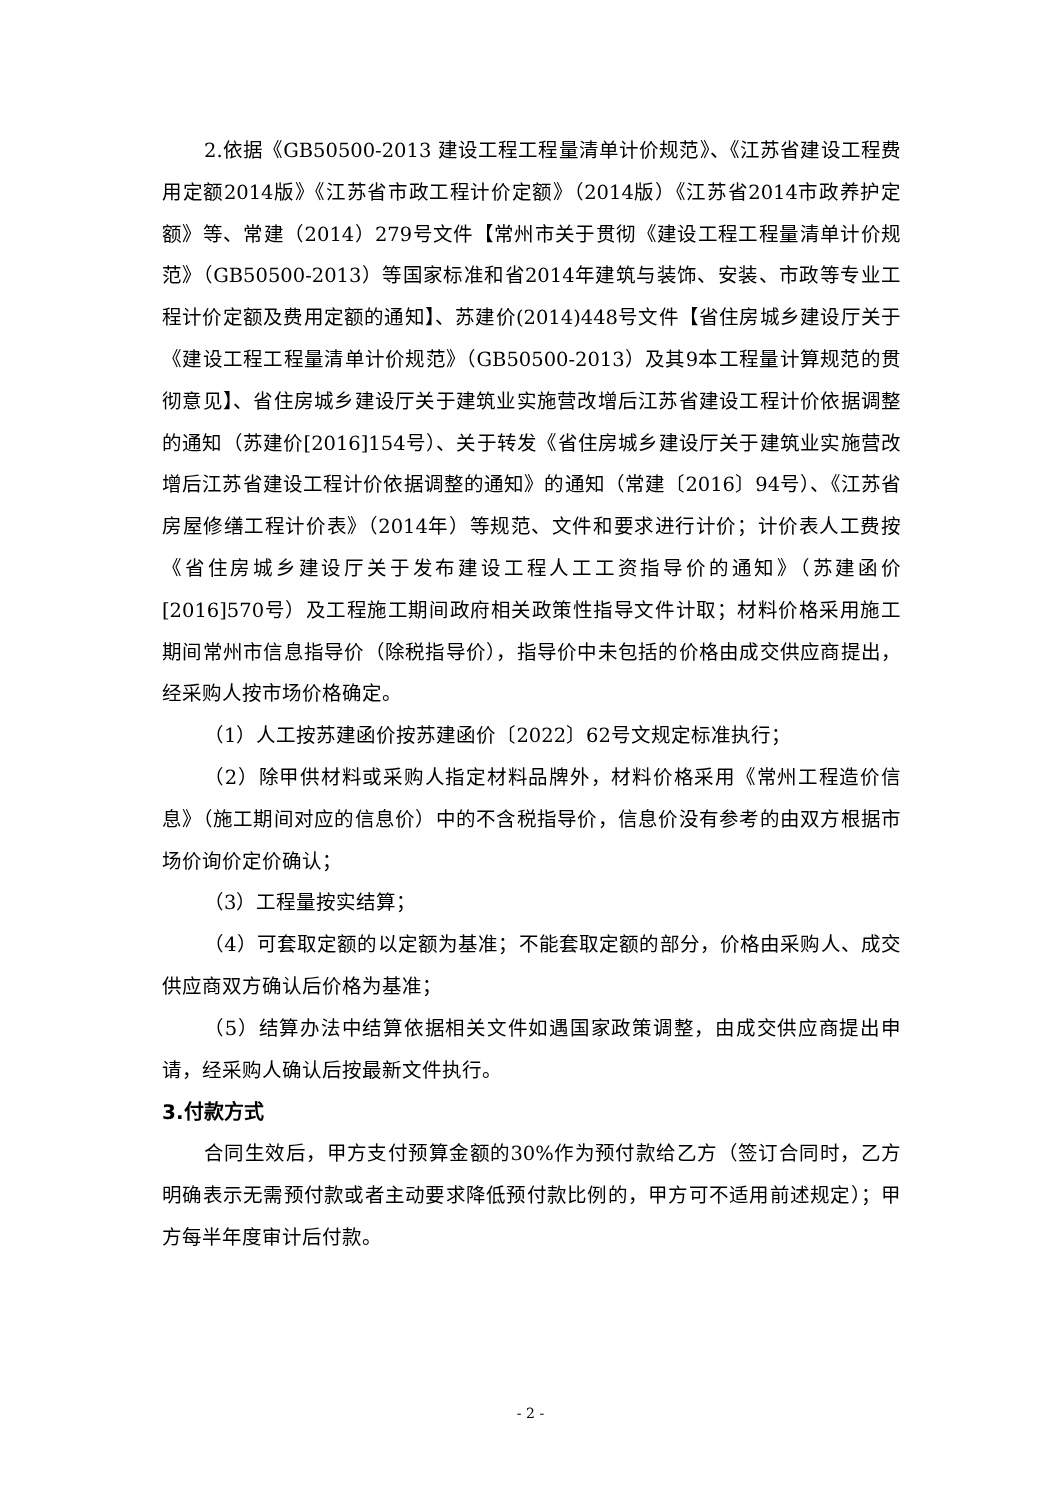2.依据《GB50500-2013 建设工程工程量清单计价规范》、《江苏省建设工程费用定额2014版》《江苏省市政工程计价定额》（2014版）《江苏省2014市政养护定额》等、常建（2014）279号文件【常州市关于贯彻《建设工程工程量清单计价规范》（GB50500-2013）等国家标准和省2014年建筑与装饰、安装、市政等专业工程计价定额及费用定额的通知】、苏建价(2014)448号文件【省住房城乡建设厅关于《建设工程工程量清单计价规范》（GB50500-2013）及其9本工程量计算规范的贯彻意见】、省住房城乡建设厅关于建筑业实施营改增后江苏省建设工程计价依据调整的通知（苏建价[2016]154号）、关于转发《省住房城乡建设厅关于建筑业实施营改增后江苏省建设工程计价依据调整的通知》的通知（常建〔2016〕94号）、《江苏省房屋修缮工程计价表》（2014年）等规范、文件和要求进行计价；计价表人工费按《省住房城乡建设厅关于发布建设工程人工工资指导价的通知》（苏建函价[2016]570号）及工程施工期间政府相关政策性指导文件计取；材料价格采用施工期间常州市信息指导价（除税指导价），指导价中未包括的价格由成交供应商提出，经采购人按市场价格确定。
（1）人工按苏建函价按苏建函价〔2022〕62号文规定标准执行；
（2）除甲供材料或采购人指定材料品牌外，材料价格采用《常州工程造价信息》（施工期间对应的信息价）中的不含税指导价，信息价没有参考的由双方根据市场价询价定价确认；
（3）工程量按实结算；
（4）可套取定额的以定额为基准；不能套取定额的部分，价格由采购人、成交供应商双方确认后价格为基准；
（5）结算办法中结算依据相关文件如遇国家政策调整，由成交供应商提出申请，经采购人确认后按最新文件执行。
3.付款方式
合同生效后，甲方支付预算金额的30%作为预付款给乙方（签订合同时，乙方明确表示无需预付款或者主动要求降低预付款比例的，甲方可不适用前述规定）；甲方每半年度审计后付款。
- 2 -